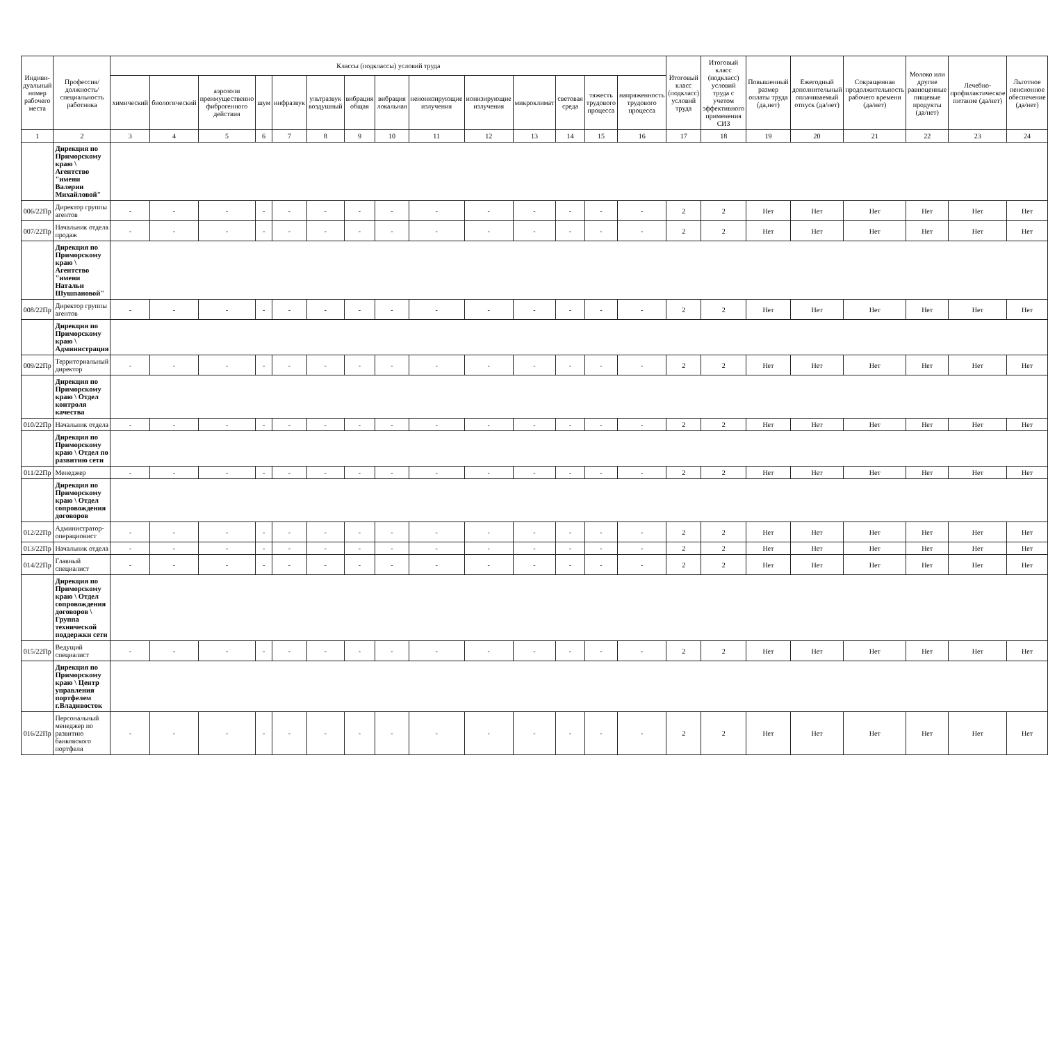| Индиви-дуальный номер рабочего места | Профессия/ должность/ специальность работника | Классы (подклассы) условий труда | | | | | | | | | | | | | | Итоговый класс (подкласс) условий труда | Итоговый класс (подкласс) условий труда с учетом эффективного применения СИЗ | Повышенный размер оплаты труда (да,нет) | Ежегодный дополнительный оплачиваемый отпуск (да/нет) | Сокращенная продолжительность рабочего времени (да/нет) | Молоко или другие равноценные пищевые продукты (да/нет) | Лечебно-профилактическое питание (да/нет) | Льготное пенсионное обеспечение (да/нет) |
| --- | --- | --- | --- | --- | --- | --- | --- | --- | --- | --- | --- | --- | --- | --- | --- | --- | --- | --- | --- | --- | --- | --- | --- |
| | | химический | биологический | аэрозоли преимущественно фиброгенного действия | шум | инфразвук | ультразвук воздушный | вибрация общая | вибрация локальная | неионизирующие излучения | ионизирующие излучения | микроклимат | световая среда | тяжесть трудового процесса | напряженность трудового процесса | | | | | | | | |
| 1 | 2 | 3 | 4 | 5 | 6 | 7 | 8 | 9 | 10 | 11 | 12 | 13 | 14 | 15 | 16 | 17 | 18 | 19 | 20 | 21 | 22 | 23 | 24 |
| | Дирекция по Приморскому краю \ Агентство "имени Валерии Михайловой" | | | | | | | | | | | | | | | | | | | | | | |
| 006/22Пр | Директор группы агентов | - | - | - | - | - | - | - | - | - | - | - | - | - | - | 2 | 2 | Нет | Нет | Нет | Нет | Нет | Нет |
| 007/22Пр | Начальник отдела продаж | - | - | - | - | - | - | - | - | - | - | - | - | - | - | 2 | 2 | Нет | Нет | Нет | Нет | Нет | Нет |
| | Дирекция по Приморскому краю \ Агентство "имени Натальи Шушпановой" | | | | | | | | | | | | | | | | | | | | | | |
| 008/22Пр | Директор группы агентов | - | - | - | - | - | - | - | - | - | - | - | - | - | - | 2 | 2 | Нет | Нет | Нет | Нет | Нет | Нет |
| | Дирекция по Приморскому краю \ Администрация | | | | | | | | | | | | | | | | | | | | | | |
| 009/22Пр | Территориальный директор | - | - | - | - | - | - | - | - | - | - | - | - | - | - | 2 | 2 | Нет | Нет | Нет | Нет | Нет | Нет |
| | Дирекция по Приморскому краю \ Отдел контроля качества | | | | | | | | | | | | | | | | | | | | | | |
| 010/22Пр | Начальник отдела | - | - | - | - | - | - | - | - | - | - | - | - | - | - | 2 | 2 | Нет | Нет | Нет | Нет | Нет | Нет |
| | Дирекция по Приморскому краю \ Отдел по развитию сети | | | | | | | | | | | | | | | | | | | | | | |
| 011/22Пр | Менеджер | - | - | - | - | - | - | - | - | - | - | - | - | - | - | 2 | 2 | Нет | Нет | Нет | Нет | Нет | Нет |
| | Дирекция по Приморскому краю \ Отдел сопровождения договоров | | | | | | | | | | | | | | | | | | | | | | |
| 012/22Пр | Администратор-операционист | - | - | - | - | - | - | - | - | - | - | - | - | - | - | 2 | 2 | Нет | Нет | Нет | Нет | Нет | Нет |
| 013/22Пр | Начальник отдела | - | - | - | - | - | - | - | - | - | - | - | - | - | - | 2 | 2 | Нет | Нет | Нет | Нет | Нет | Нет |
| 014/22Пр | Главный специалист | - | - | - | - | - | - | - | - | - | - | - | - | - | - | 2 | 2 | Нет | Нет | Нет | Нет | Нет | Нет |
| | Дирекция по Приморскому краю \ Отдел сопровождения договоров \ Группа технической поддержки сети | | | | | | | | | | | | | | | | | | | | | | |
| 015/22Пр | Ведущий специалист | - | - | - | - | - | - | - | - | - | - | - | - | - | - | 2 | 2 | Нет | Нет | Нет | Нет | Нет | Нет |
| | Дирекция по Приморскому краю \ Центр управления портфелем г.Владивосток | | | | | | | | | | | | | | | | | | | | | | |
| 016/22Пр | Персональный менеджер по развитию банковского портфеля | - | - | - | - | - | - | - | - | - | - | - | - | - | - | 2 | 2 | Нет | Нет | Нет | Нет | Нет | Нет |